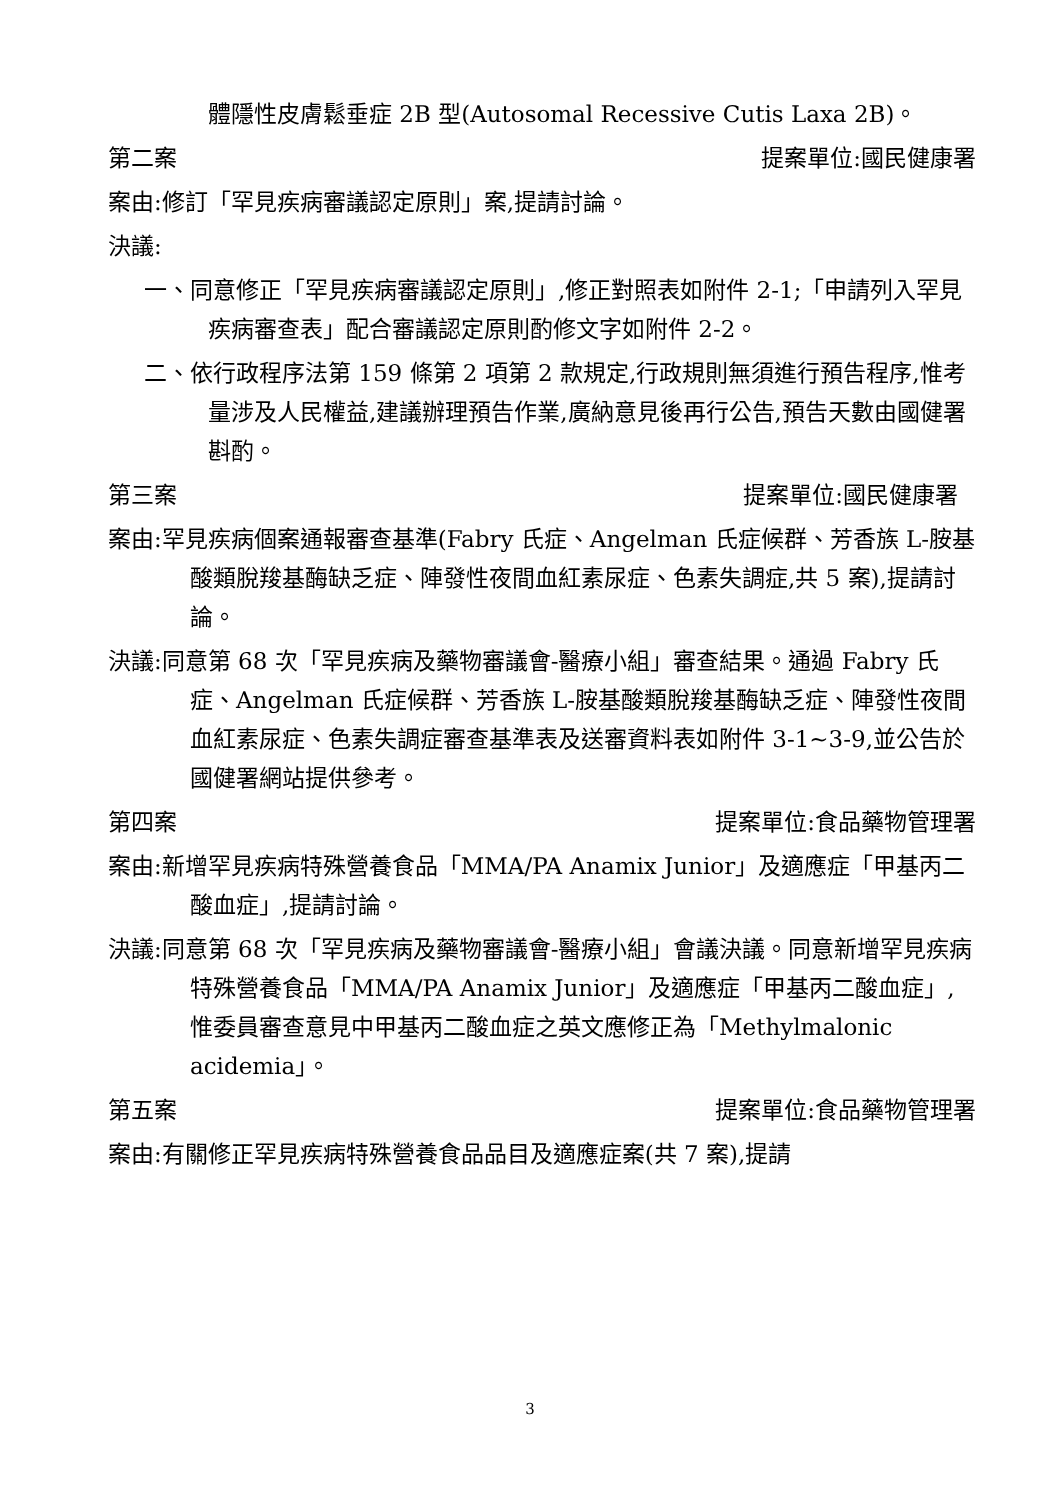體隱性皮膚鬆垂症 2B 型(Autosomal Recessive Cutis Laxa 2B)。
第二案 提案單位:國民健康署
案由:修訂「罕見疾病審議認定原則」案,提請討論。
決議:
一、同意修正「罕見疾病審議認定原則」,修正對照表如附件 2-1;「申請列入罕見疾病審查表」配合審議認定原則酌修文字如附件 2-2。
二、依行政程序法第 159 條第 2 項第 2 款規定,行政規則無須進行預告程序,惟考量涉及人民權益,建議辦理預告作業,廣納意見後再行公告,預告天數由國健署斟酌。
第三案 提案單位:國民健康署
案由:罕見疾病個案通報審查基準(Fabry 氏症、Angelman 氏症候群、芳香族 L-胺基酸類脫羧基酶缺乏症、陣發性夜間血紅素尿症、色素失調症,共 5 案),提請討論。
決議:同意第 68 次「罕見疾病及藥物審議會-醫療小組」審查結果。通過 Fabry 氏症、Angelman 氏症候群、芳香族 L-胺基酸類脫羧基酶缺乏症、陣發性夜間血紅素尿症、色素失調症審查基準表及送審資料表如附件 3-1~3-9,並公告於國健署網站提供參考。
第四案 提案單位:食品藥物管理署
案由:新增罕見疾病特殊營養食品「MMA/PA Anamix Junior」及適應症「甲基丙二酸血症」,提請討論。
決議:同意第 68 次「罕見疾病及藥物審議會-醫療小組」會議決議。同意新增罕見疾病特殊營養食品「MMA/PA Anamix Junior」及適應症「甲基丙二酸血症」,惟委員審查意見中甲基丙二酸血症之英文應修正為「Methylmalonic acidemia」。
第五案 提案單位:食品藥物管理署
案由:有關修正罕見疾病特殊營養食品品目及適應症案(共 7 案),提請
3